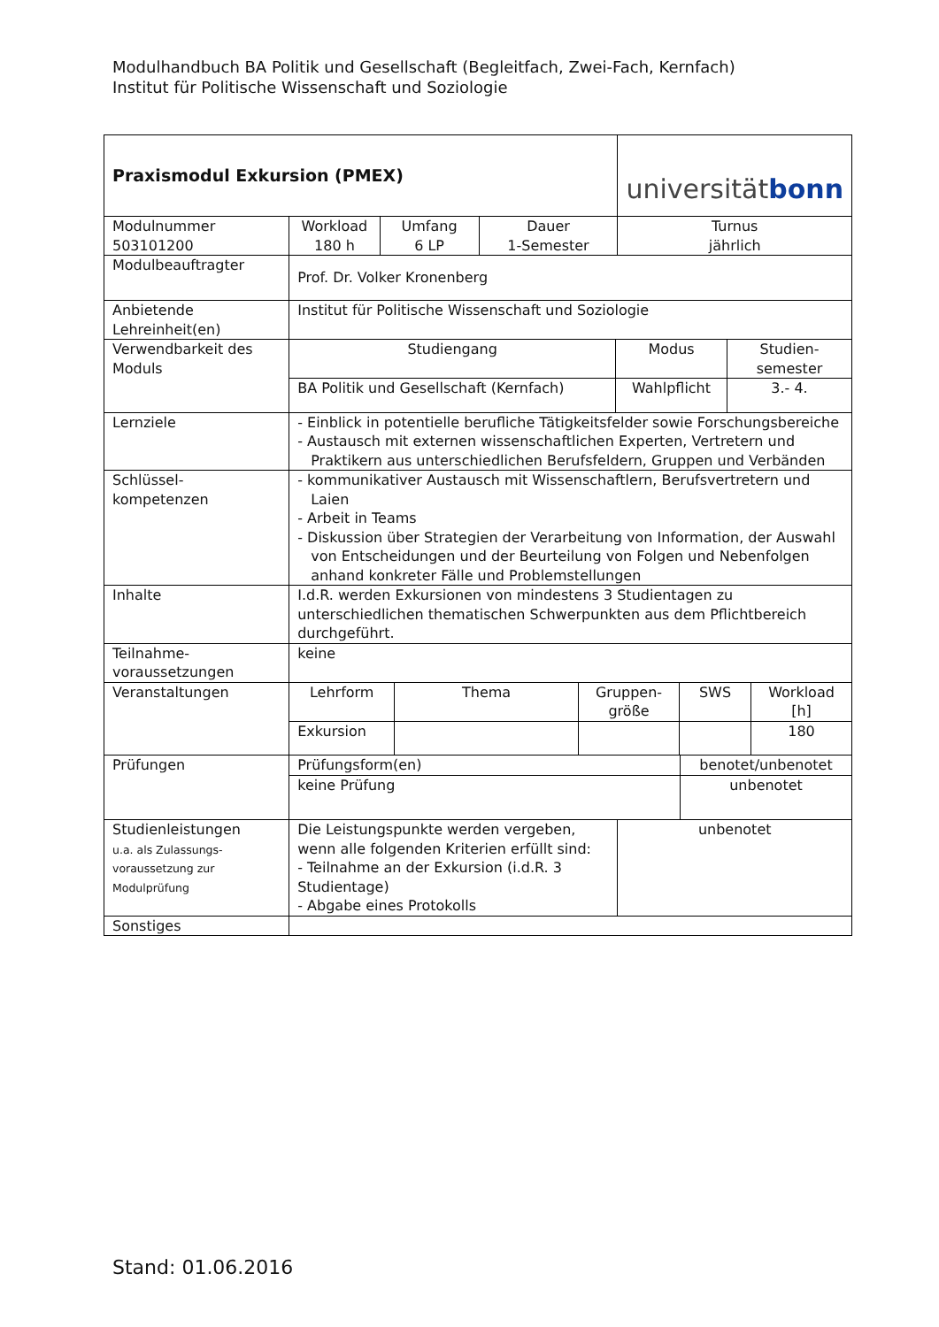Modulhandbuch BA Politik und Gesellschaft (Begleitfach, Zwei-Fach, Kernfach)
Institut für Politische Wissenschaft und Soziologie
| Praxismodul Exkursion (PMEX) | | | | universität bonn |
| Modulnummer 503101200 | Workload 180 h | Umfang 6 LP | Dauer 1-Semester | Turnus jährlich |
| Modulbeauftragter | Prof. Dr. Volker Kronenberg | | | |
| Anbietende Lehreinheit(en) | Institut für Politische Wissenschaft und Soziologie | | | |
| Verwendbarkeit des Moduls | / Studiengang / Modus / Studien- semester / / BA Politik und Gesellschaft (Kernfach) / Wahlpflicht / 3.- 4. / | | | |
| Lernziele | - Einblick in potentielle berufliche Tätigkeitsfelder sowie Forschungsbereiche - Austausch mit externen wissenschaftlichen Experten, Vertretern und Praktikern aus unterschiedlichen Berufsfeldern, Gruppen und Verbänden | | | |
| Schlüssel- kompetenzen | - kommunikativer Austausch mit Wissenschaftlern, Berufsvertretern und Laien - Arbeit in Teams - Diskussion über Strategien der Verarbeitung von Information, der Auswahl von Entscheidungen und der Beurteilung von Folgen und Nebenfolgen anhand konkreter Fälle und Problemstellungen | | | |
| Inhalte | I.d.R. werden Exkursionen von mindestens 3 Studientagen zu unterschiedlichen thematischen Schwerpunkten aus dem Pflichtbereich durchgeführt. | | | |
| Teilnahme- voraussetzungen | keine | | | |
| Veranstaltungen | / Lehrform / Thema / Gruppen- größe / SWS / Workload [h] / / Exkursion / / / / 180 / | | | |
| Prüfungen | / Prüfungsform(en) / benotet/unbenotet / / keine Prüfung / unbenotet / | | | |
| Studienleistungen u.a. als Zulassungs- voraussetzung zur Modulprüfung | Die Leistungspunkte werden vergeben, wenn alle folgenden Kriterien erfüllt sind: - Teilnahme an der Exkursion (i.d.R. 3 Studientage) - Abgabe eines Protokolls | | | unbenotet |
| Sonstiges | | | | |
Stand: 01.06.2016